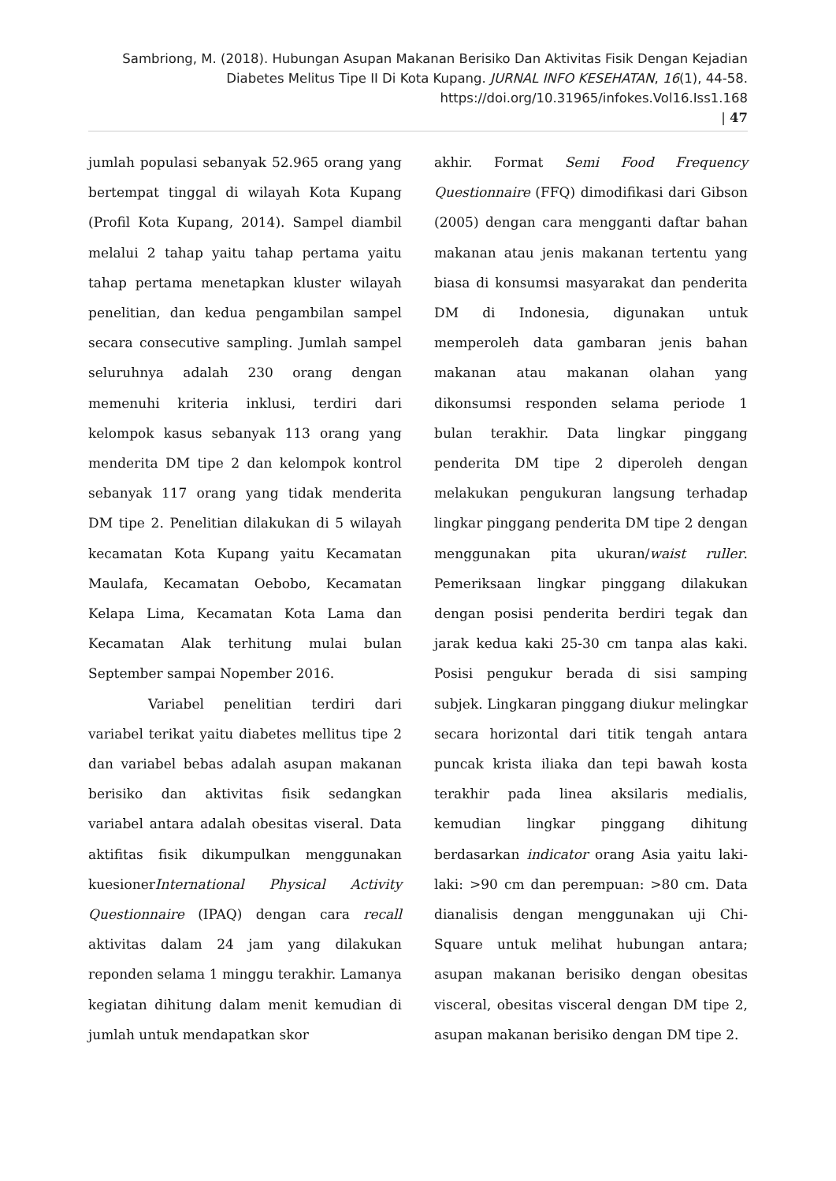Sambriong, M. (2018). Hubungan Asupan Makanan Berisiko Dan Aktivitas Fisik Dengan Kejadian Diabetes Melitus Tipe II Di Kota Kupang. JURNAL INFO KESEHATAN, 16(1), 44-58.
https://doi.org/10.31965/infokes.Vol16.Iss1.168
| 47
jumlah populasi sebanyak 52.965 orang yang bertempat tinggal di wilayah Kota Kupang (Profil Kota Kupang, 2014). Sampel diambil melalui 2 tahap yaitu tahap pertama yaitu tahap pertama menetapkan kluster wilayah penelitian, dan kedua pengambilan sampel secara consecutive sampling. Jumlah sampel seluruhnya adalah 230 orang dengan memenuhi kriteria inklusi, terdiri dari kelompok kasus sebanyak 113 orang yang menderita DM tipe 2 dan kelompok kontrol sebanyak 117 orang yang tidak menderita DM tipe 2. Penelitian dilakukan di 5 wilayah kecamatan Kota Kupang yaitu Kecamatan Maulafa, Kecamatan Oebobo, Kecamatan Kelapa Lima, Kecamatan Kota Lama dan Kecamatan Alak terhitung mulai bulan September sampai Nopember 2016.
Variabel penelitian terdiri dari variabel terikat yaitu diabetes mellitus tipe 2 dan variabel bebas adalah asupan makanan berisiko dan aktivitas fisik sedangkan variabel antara adalah obesitas viseral. Data aktifitas fisik dikumpulkan menggunakan kuesionerInternational Physical Activity Questionnaire (IPAQ) dengan cara recall aktivitas dalam 24 jam yang dilakukan reponden selama 1 minggu terakhir. Lamanya kegiatan dihitung dalam menit kemudian di jumlah untuk mendapatkan skor
akhir. Format Semi Food Frequency Questionnaire (FFQ) dimodifikasi dari Gibson (2005) dengan cara mengganti daftar bahan makanan atau jenis makanan tertentu yang biasa di konsumsi masyarakat dan penderita DM di Indonesia, digunakan untuk memperoleh data gambaran jenis bahan makanan atau makanan olahan yang dikonsumsi responden selama periode 1 bulan terakhir. Data lingkar pinggang penderita DM tipe 2 diperoleh dengan melakukan pengukuran langsung terhadap lingkar pinggang penderita DM tipe 2 dengan menggunakan pita ukuran/waist ruller. Pemeriksaan lingkar pinggang dilakukan dengan posisi penderita berdiri tegak dan jarak kedua kaki 25-30 cm tanpa alas kaki. Posisi pengukur berada di sisi samping subjek. Lingkaran pinggang diukur melingkar secara horizontal dari titik tengah antara puncak krista iliaka dan tepi bawah kosta terakhir pada linea aksilaris medialis, kemudian lingkar pinggang dihitung berdasarkan indicator orang Asia yaitu laki-laki: >90 cm dan perempuan: >80 cm. Data dianalisis dengan menggunakan uji Chi-Square untuk melihat hubungan antara; asupan makanan berisiko dengan obesitas visceral, obesitas visceral dengan DM tipe 2, asupan makanan berisiko dengan DM tipe 2.